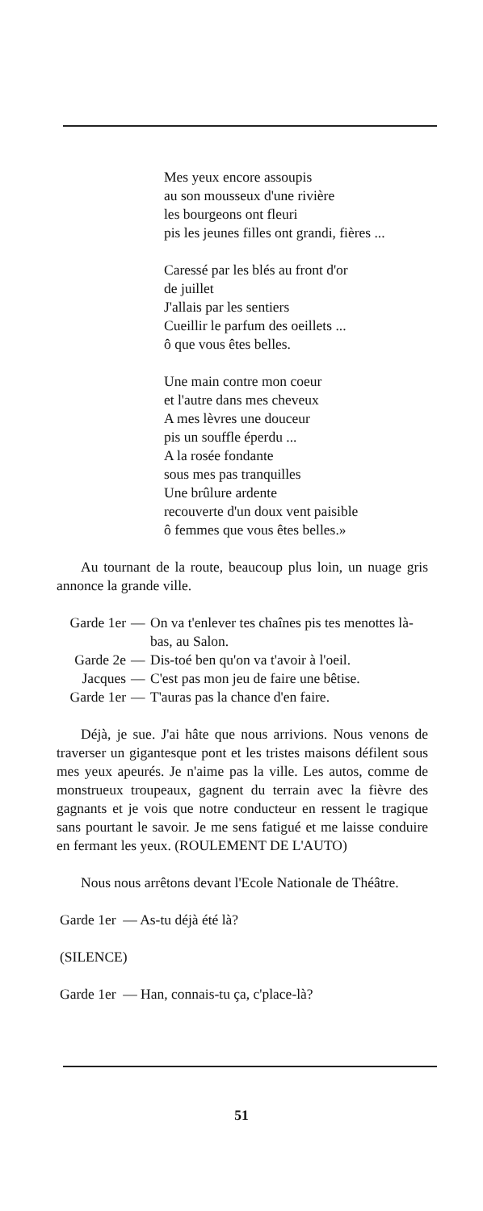Mes yeux encore assoupis
au son mousseux d'une rivière
les bourgeons ont fleuri
pis les jeunes filles ont grandi, fières ...
Caressé par les blés au front d'or
de juillet
J'allais par les sentiers
Cueillir le parfum des oeillets ...
ô que vous êtes belles.
Une main contre mon coeur
et l'autre dans mes cheveux
A mes lèvres une douceur
pis un souffle éperdu ...
A la rosée fondante
sous mes pas tranquilles
Une brûlure ardente
recouverte d'un doux vent paisible
ô femmes que vous êtes belles.»
Au tournant de la route, beaucoup plus loin, un nuage gris annonce la grande ville.
| Garde 1er | — | On va t'enlever tes chaînes pis tes menottes là-bas, au Salon. |
| Garde 2e | — | Dis-toé ben qu'on va t'avoir à l'oeil. |
| Jacques | — | C'est pas mon jeu de faire une bêtise. |
| Garde 1er | — | T'auras pas la chance d'en faire. |
Déjà, je sue. J'ai hâte que nous arrivions. Nous venons de traverser un gigantesque pont et les tristes maisons défilent sous mes yeux apeurés. Je n'aime pas la ville. Les autos, comme de monstrueux troupeaux, gagnent du terrain avec la fièvre des gagnants et je vois que notre conducteur en ressent le tragique sans pourtant le savoir. Je me sens fatigué et me laisse conduire en fermant les yeux. (ROULEMENT DE L'AUTO)
Nous nous arrêtons devant l'Ecole Nationale de Théâtre.
Garde 1er — As-tu déjà été là?
(SILENCE)
Garde 1er — Han, connais-tu ça, c'place-là?
51